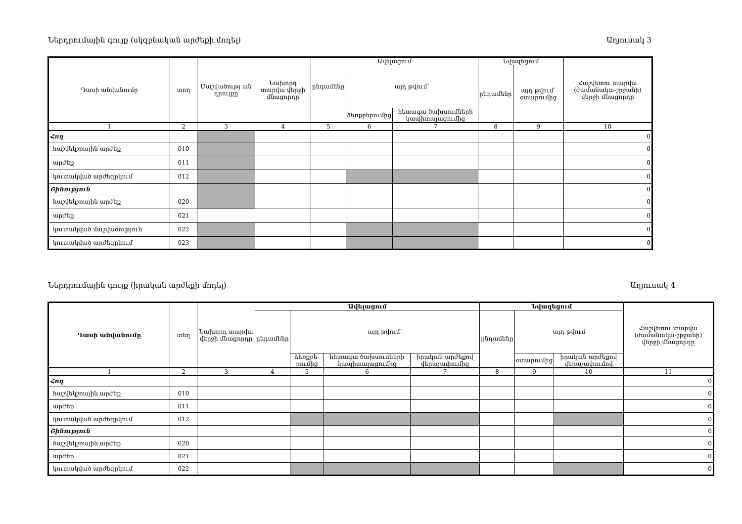Ներդրումային գույք (սկզբնական արժեքի մոդել) Աղյուսակ 3
| Դասի անվանումը | տող | Մաշվածությ ան դրույքը | Նախորդ տարվա վերջի մնացորդը | Ավելացում | | | Նվազեցում | | Հաշվետու տարվա (ժամանակա-շրջանի) վերջի մնացորդը |
| --- | --- | --- | --- | --- | --- | --- | --- | --- | --- |
| | | | | ընդամենը | այդ թվում՝ | | ընդամենը | այդ թվում՝ օտարումից | |
| | | | | | ձեռքբերումից | հետագա ծախսումների կապիտալացումից | | | |
| 1 | 2 | 3 | 4 | 5 | 6 | 7 | 8 | 9 | 10 |
| Հող | | | | | | | | | 0 |
| հաշվեկշռային արժեք | 010 | | | | | | | | 0 |
| արժեք | 011 | | | | | | | | 0 |
| կուտակված արժեզրկում | 012 | | | | | | | | 0 |
| Շինություն | | | | | | | | | 0 |
| հաշվեկշռային արժեք | 020 | | | | | | | | 0 |
| արժեք | 021 | | | | | | | | 0 |
| կուտակված մաշվածություն | 022 | | | | | | | | 0 |
| կուտակված արժեզրկում | 023 | | | | | | | | 0 |
Ներդրումային գույք (իրական արժեքի մոդել) Աղյուսակ 4
| Դասի անվանումը | տեղ | Նախորդ տարվա վերջի մնացորդը | Ավելացում | | | | Նվազեցում | | | Հաշվետու տարվա (ժամանակա-շրջանի) վերջի մնացորդը |
| --- | --- | --- | --- | --- | --- | --- | --- | --- | --- | --- |
| | | | ընդամենը | այդ թվում՝ | | | ընդամենը | այդ թվում | | |
| | | | | ձեռքբե-րումից | հետագա ծախսումների կապիտալացումից | իրական արժեքով վերաչափումից | | օտարումից | իրական արժեքով վերաչափումով | |
| 1 | 2 | 3 | 4 | 5 | 6 | 7 | 8 | 9 | 10 | 11 |
| Հող | | | | | | | | | | 0 |
| հաշվեկշռային արժեք | 010 | | | | | | | | | 0 |
| արժեք | 011 | | | | | | | | | 0 |
| կուտակված արժեզրկում | 012 | | | | | | | | | 0 |
| Շինություն | | | | | | | | | | 0 |
| հաշվեկշռային արժեք | 020 | | | | | | | | | 0 |
| արժեք | 021 | | | | | | | | | 0 |
| կուտակված արժեզրկում | 022 | | | | | | | | | 0 |